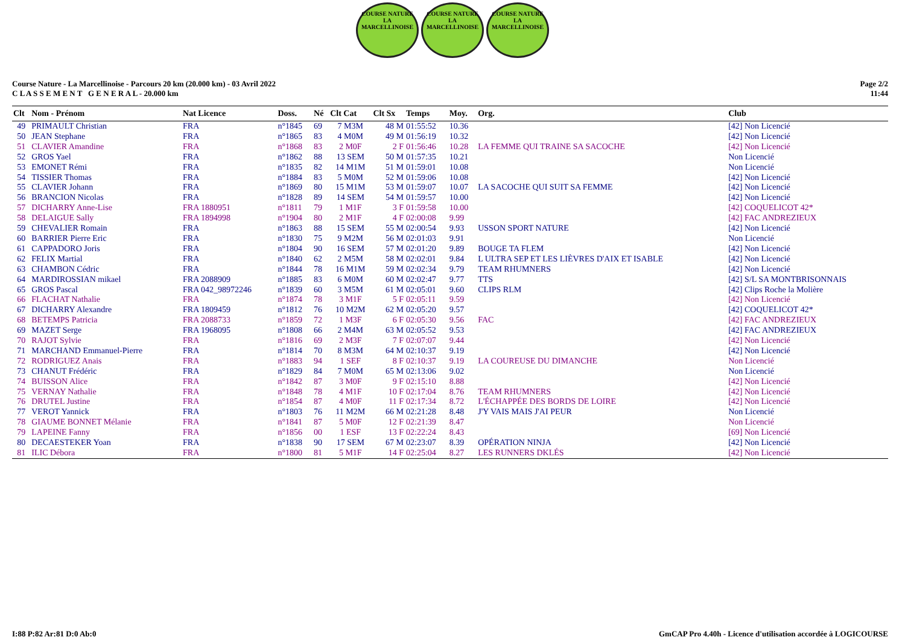COURSE NATURE
LA MARCELLINOISE
COURSE NATURE
LA MARCELLINOISE
COURSE NATURE
LA MARCELLINOISE
Course Nature - La Marcellinoise - Parcours 20 km (20.000 km) - 03 Avril 2022
C L A S S E M E N T G E N E R A L - 20.000 km
Page 2/2
11:44
| Clt | Nom - Prénom | Nat Licence | Doss. | Né | Clt Cat | Clt Sx | Temps | Moy. | Org. | Club |
| --- | --- | --- | --- | --- | --- | --- | --- | --- | --- | --- |
| 49 | PRIMAULT Christian | FRA | n°1845 | 69 | 7 M3M | 48 M | 01:55:52 | 10.36 | | [42] Non Licencié |
| 50 | JEAN Stephane | FRA | n°1865 | 83 | 4 M0M | 49 M | 01:56:19 | 10.32 | | [42] Non Licencié |
| 51 | CLAVIER Amandine | FRA | n°1868 | 83 | 2 M0F | 2 F | 01:56:46 | 10.28 | LA FEMME QUI TRAINE SA SACOCHE | [42] Non Licencié |
| 52 | GROS Yael | FRA | n°1862 | 88 | 13 SEM | 50 M | 01:57:35 | 10.21 | | Non Licencié |
| 53 | EMONET Rémi | FRA | n°1835 | 82 | 14 M1M | 51 M | 01:59:01 | 10.08 | | Non Licencié |
| 54 | TISSIER Thomas | FRA | n°1884 | 83 | 5 M0M | 52 M | 01:59:06 | 10.08 | | [42] Non Licencié |
| 55 | CLAVIER Johann | FRA | n°1869 | 80 | 15 M1M | 53 M | 01:59:07 | 10.07 | LA SACOCHE QUI SUIT SA FEMME | [42] Non Licencié |
| 56 | BRANCION Nicolas | FRA | n°1828 | 89 | 14 SEM | 54 M | 01:59:57 | 10.00 | | [42] Non Licencié |
| 57 | DICHARRY Anne-Lise | FRA 1880951 | n°1811 | 79 | 1 M1F | 3 F | 01:59:58 | 10.00 | | [42] COQUELICOT 42* |
| 58 | DELAIGUE Sally | FRA 1894998 | n°1904 | 80 | 2 M1F | 4 F | 02:00:08 | 9.99 | | [42] FAC ANDREZIEUX |
| 59 | CHEVALIER Romain | FRA | n°1863 | 88 | 15 SEM | 55 M | 02:00:54 | 9.93 | USSON SPORT NATURE | [42] Non Licencié |
| 60 | BARRIER Pierre Eric | FRA | n°1830 | 75 | 9 M2M | 56 M | 02:01:03 | 9.91 | | Non Licencié |
| 61 | CAPPADORO Joris | FRA | n°1804 | 90 | 16 SEM | 57 M | 02:01:20 | 9.89 | BOUGE TA FLEM | [42] Non Licencié |
| 62 | FELIX Martial | FRA | n°1840 | 62 | 2 M5M | 58 M | 02:02:01 | 9.84 | L ULTRA SEP ET LES LIÈVRES D'AIX ET ISABLE | [42] Non Licencié |
| 63 | CHAMBON Cédric | FRA | n°1844 | 78 | 16 M1M | 59 M | 02:02:34 | 9.79 | TEAM RHUMNERS | [42] Non Licencié |
| 64 | MARDIROSSIAN mikael | FRA 2088909 | n°1885 | 83 | 6 M0M | 60 M | 02:02:47 | 9.77 | TTS | [42] S/L SA MONTBRISONNAIS |
| 65 | GROS Pascal | FRA 042_98972246 | n°1839 | 60 | 3 M5M | 61 M | 02:05:01 | 9.60 | CLIPS RLM | [42] Clips Roche la Molière |
| 66 | FLACHAT Nathalie | FRA | n°1874 | 78 | 3 M1F | 5 F | 02:05:11 | 9.59 | | [42] Non Licencié |
| 67 | DICHARRY Alexandre | FRA 1809459 | n°1812 | 76 | 10 M2M | 62 M | 02:05:20 | 9.57 | | [42] COQUELICOT 42* |
| 68 | BETEMPS Patricia | FRA 2088733 | n°1859 | 72 | 1 M3F | 6 F | 02:05:30 | 9.56 | FAC | [42] FAC ANDREZIEUX |
| 69 | MAZET Serge | FRA 1968095 | n°1808 | 66 | 2 M4M | 63 M | 02:05:52 | 9.53 | | [42] FAC ANDREZIEUX |
| 70 | RAJOT Sylvie | FRA | n°1816 | 69 | 2 M3F | 7 F | 02:07:07 | 9.44 | | [42] Non Licencié |
| 71 | MARCHAND Emmanuel-Pierre | FRA | n°1814 | 70 | 8 M3M | 64 M | 02:10:37 | 9.19 | | [42] Non Licencié |
| 72 | RODRIGUEZ Anais | FRA | n°1883 | 94 | 1 SEF | 8 F | 02:10:37 | 9.19 | LA COUREUSE DU DIMANCHE | Non Licencié |
| 73 | CHANUT Frédéric | FRA | n°1829 | 84 | 7 M0M | 65 M | 02:13:06 | 9.02 | | Non Licencié |
| 74 | BUISSON Alice | FRA | n°1842 | 87 | 3 M0F | 9 F | 02:15:10 | 8.88 | | [42] Non Licencié |
| 75 | VERNAY Nathalie | FRA | n°1848 | 78 | 4 M1F | 10 F | 02:17:04 | 8.76 | TEAM RHUMNERS | [42] Non Licencié |
| 76 | DRUTEL Justine | FRA | n°1854 | 87 | 4 M0F | 11 F | 02:17:34 | 8.72 | L'ÉCHAPPÉE DES BORDS DE LOIRE | [42] Non Licencié |
| 77 | VEROT Yannick | FRA | n°1803 | 76 | 11 M2M | 66 M | 02:21:28 | 8.48 | J'Y VAIS MAIS J'AI PEUR | Non Licencié |
| 78 | GIAUME BONNET Mélanie | FRA | n°1841 | 87 | 5 M0F | 12 F | 02:21:39 | 8.47 | | Non Licencié |
| 79 | LAPEINE Fanny | FRA | n°1856 | 00 | 1 ESF | 13 F | 02:22:24 | 8.43 | | [69] Non Licencié |
| 80 | DECAESTEKER Yoan | FRA | n°1838 | 90 | 17 SEM | 67 M | 02:23:07 | 8.39 | OPÉRATION NINJA | [42] Non Licencié |
| 81 | ILIC Débora | FRA | n°1800 | 81 | 5 M1F | 14 F | 02:25:04 | 8.27 | LES RUNNERS DKLÉS | [42] Non Licencié |
I:88 P:82 Ar:81 D:0 Ab:0 GmCAP Pro 4.40h - Licence d'utilisation accordée à LOGICOURSE